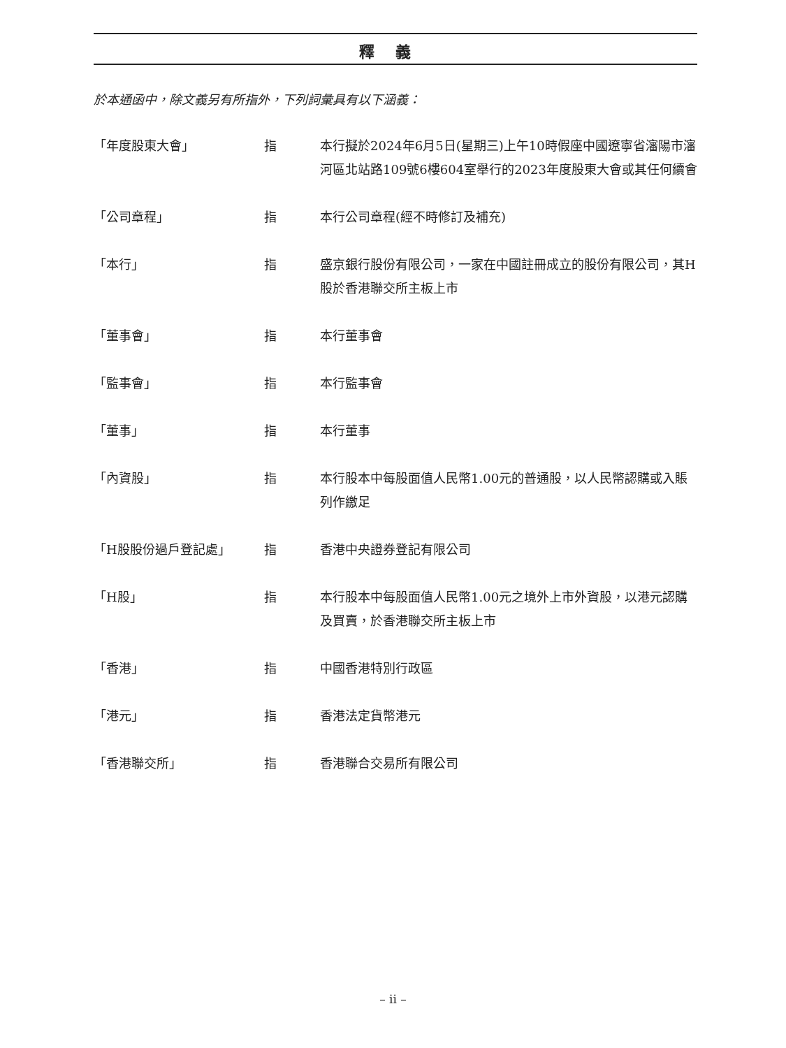釋義
於本通函中，除文義另有所指外，下列詞彙具有以下涵義：
| 「年度股東大會」 | 指 | 本行擬於2024年6月5日(星期三)上午10時假座中國遼寧省瀋陽市瀋河區北站路109號6樓604室舉行的2023年度股東大會或其任何續會 |
| 「公司章程」 | 指 | 本行公司章程(經不時修訂及補充) |
| 「本行」 | 指 | 盛京銀行股份有限公司，一家在中國註冊成立的股份有限公司，其H股於香港聯交所主板上市 |
| 「董事會」 | 指 | 本行董事會 |
| 「監事會」 | 指 | 本行監事會 |
| 「董事」 | 指 | 本行董事 |
| 「內資股」 | 指 | 本行股本中每股面值人民幣1.00元的普通股，以人民幣認購或入賬列作繳足 |
| 「H股股份過戶登記處」 | 指 | 香港中央證券登記有限公司 |
| 「H股」 | 指 | 本行股本中每股面值人民幣1.00元之境外上市外資股，以港元認購及買賣，於香港聯交所主板上市 |
| 「香港」 | 指 | 中國香港特別行政區 |
| 「港元」 | 指 | 香港法定貨幣港元 |
| 「香港聯交所」 | 指 | 香港聯合交易所有限公司 |
– ii –